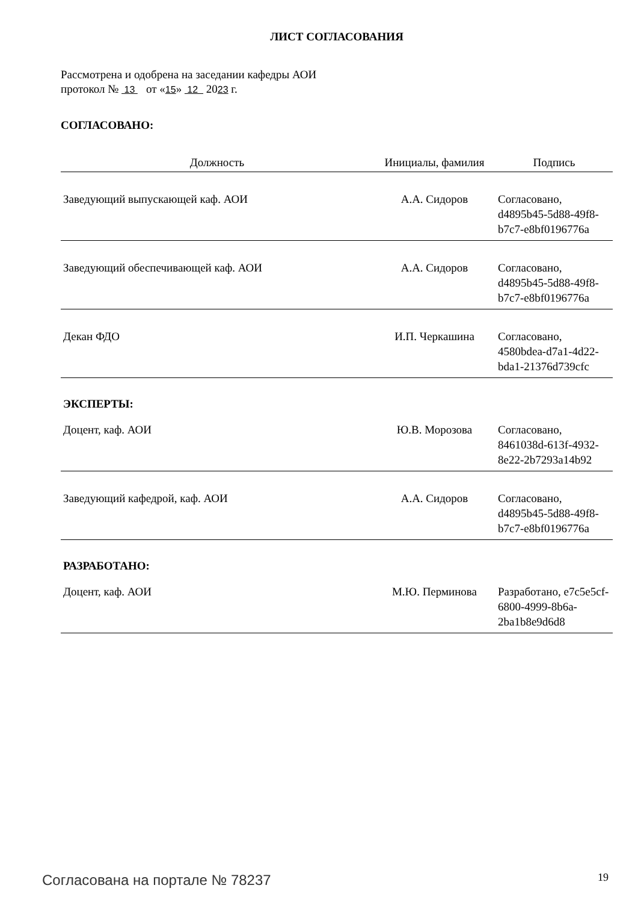ЛИСТ СОГЛАСОВАНИЯ
Рассмотрена и одобрена на заседании кафедры АОИ
протокол № 13 от «15» 12 2023 г.
СОГЛАСОВАНО:
| Должность | Инициалы, фамилия | Подпись |
| --- | --- | --- |
| Заведующий выпускающей каф. АОИ | А.А. Сидоров | Согласовано, d4895b45-5d88-49f8-b7c7-e8bf0196776a |
| Заведующий обеспечивающей каф. АОИ | А.А. Сидоров | Согласовано, d4895b45-5d88-49f8-b7c7-e8bf0196776a |
| Декан ФДО | И.П. Черкашина | Согласовано, 4580bdea-d7a1-4d22-bda1-21376d739cfc |
| ЭКСПЕРТЫ: | | |
| Доцент, каф. АОИ | Ю.В. Морозова | Согласовано, 8461038d-613f-4932-8e22-2b7293a14b92 |
| Заведующий кафедрой, каф. АОИ | А.А. Сидоров | Согласовано, d4895b45-5d88-49f8-b7c7-e8bf0196776a |
| РАЗРАБОТАНО: | | |
| Доцент, каф. АОИ | М.Ю. Перминова | Разработано, e7c5e5cf-6800-4999-8b6a-2ba1b8e9d6d8 |
Согласована на портале № 78237 19